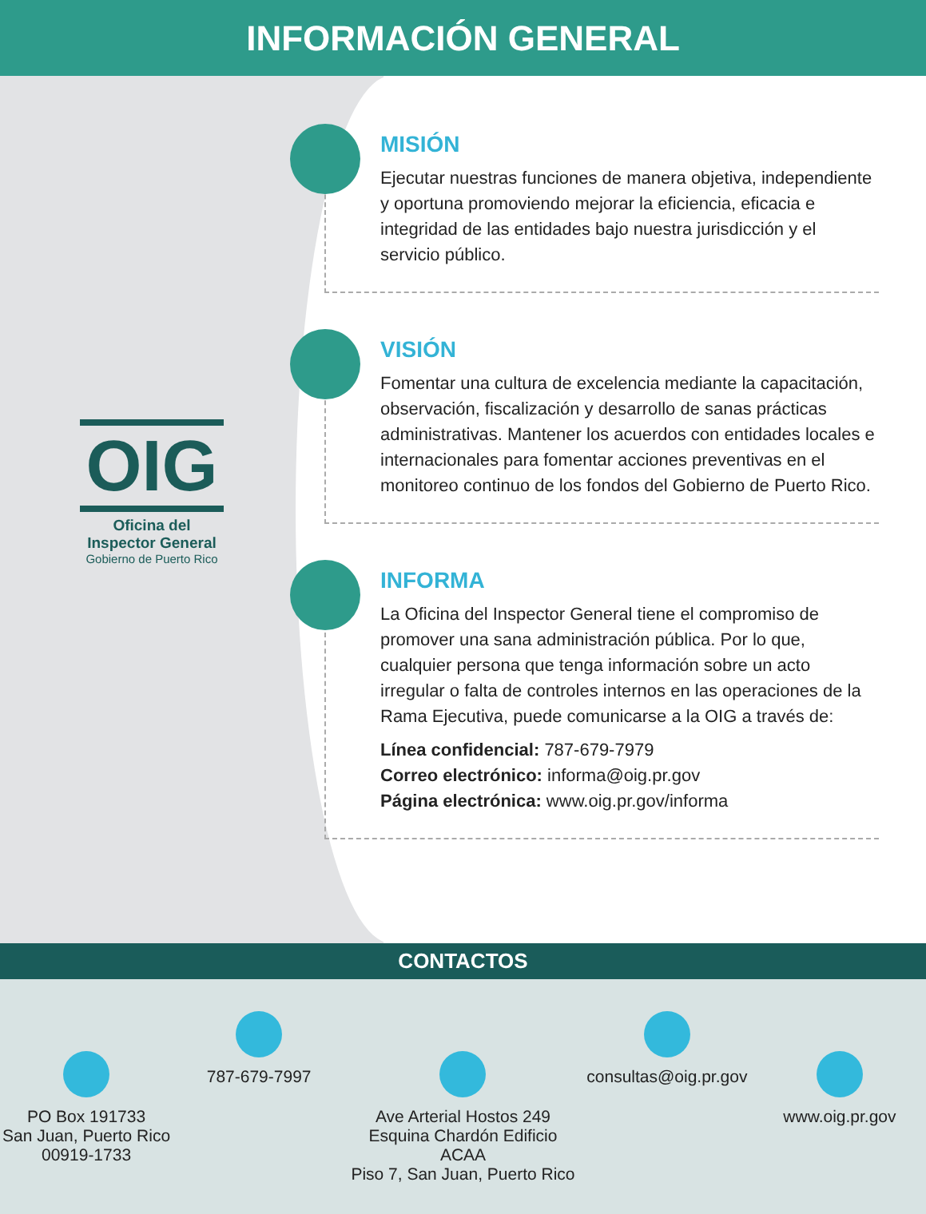INFORMACIÓN GENERAL
OIG
Oficina del
Inspector General
Gobierno de Puerto Rico
MISIÓN
Ejecutar nuestras funciones de manera objetiva, independiente y oportuna promoviendo mejorar la eficiencia, eficacia e integridad de las entidades bajo nuestra jurisdicción y el servicio público.
VISIÓN
Fomentar una cultura de excelencia mediante la capacitación, observación, fiscalización y desarrollo de sanas prácticas administrativas. Mantener los acuerdos con entidades locales e internacionales para fomentar acciones preventivas en el monitoreo continuo de los fondos del Gobierno de Puerto Rico.
INFORMA
La Oficina del Inspector General tiene el compromiso de promover una sana administración pública. Por lo que, cualquier persona que tenga información sobre un acto irregular o falta de controles internos en las operaciones de la Rama Ejecutiva, puede comunicarse a la OIG a través de:
Línea confidencial: 787-679-7979
Correo electrónico: informa@oig.pr.gov
Página electrónica: www.oig.pr.gov/informa
CONTACTOS
PO Box 191733
San Juan, Puerto Rico
00919-1733
787-679-7997
Ave Arterial Hostos 249
Esquina Chardón Edificio ACAA
Piso 7, San Juan, Puerto Rico
consultas@oig.pr.gov
www.oig.pr.gov